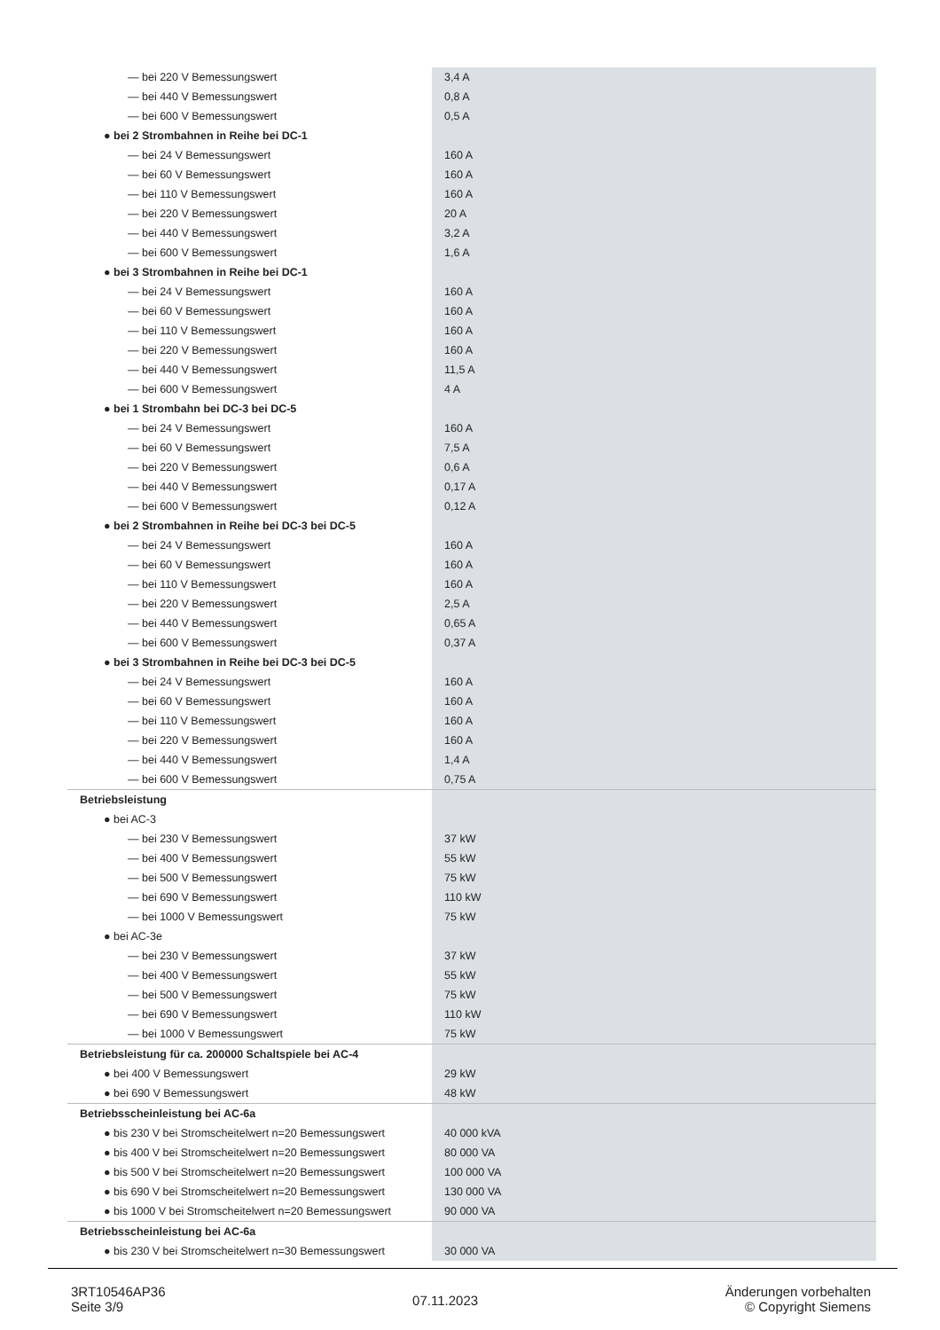| — bei 220 V Bemessungswert | 3,4 A |
| — bei 440 V Bemessungswert | 0,8 A |
| — bei 600 V Bemessungswert | 0,5 A |
| ● bei 2 Strombahnen in Reihe bei DC-1 | |
| — bei 24 V Bemessungswert | 160 A |
| — bei 60 V Bemessungswert | 160 A |
| — bei 110 V Bemessungswert | 160 A |
| — bei 220 V Bemessungswert | 20 A |
| — bei 440 V Bemessungswert | 3,2 A |
| — bei 600 V Bemessungswert | 1,6 A |
| ● bei 3 Strombahnen in Reihe bei DC-1 | |
| — bei 24 V Bemessungswert | 160 A |
| — bei 60 V Bemessungswert | 160 A |
| — bei 110 V Bemessungswert | 160 A |
| — bei 220 V Bemessungswert | 160 A |
| — bei 440 V Bemessungswert | 11,5 A |
| — bei 600 V Bemessungswert | 4 A |
| ● bei 1 Strombahn bei DC-3 bei DC-5 | |
| — bei 24 V Bemessungswert | 160 A |
| — bei 60 V Bemessungswert | 7,5 A |
| — bei 220 V Bemessungswert | 0,6 A |
| — bei 440 V Bemessungswert | 0,17 A |
| — bei 600 V Bemessungswert | 0,12 A |
| ● bei 2 Strombahnen in Reihe bei DC-3 bei DC-5 | |
| — bei 24 V Bemessungswert | 160 A |
| — bei 60 V Bemessungswert | 160 A |
| — bei 110 V Bemessungswert | 160 A |
| — bei 220 V Bemessungswert | 2,5 A |
| — bei 440 V Bemessungswert | 0,65 A |
| — bei 600 V Bemessungswert | 0,37 A |
| ● bei 3 Strombahnen in Reihe bei DC-3 bei DC-5 | |
| — bei 24 V Bemessungswert | 160 A |
| — bei 60 V Bemessungswert | 160 A |
| — bei 110 V Bemessungswert | 160 A |
| — bei 220 V Bemessungswert | 160 A |
| — bei 440 V Bemessungswert | 1,4 A |
| — bei 600 V Bemessungswert | 0,75 A |
| Betriebsleistung | |
| ● bei AC-3 | |
| — bei 230 V Bemessungswert | 37 kW |
| — bei 400 V Bemessungswert | 55 kW |
| — bei 500 V Bemessungswert | 75 kW |
| — bei 690 V Bemessungswert | 110 kW |
| — bei 1000 V Bemessungswert | 75 kW |
| ● bei AC-3e | |
| — bei 230 V Bemessungswert | 37 kW |
| — bei 400 V Bemessungswert | 55 kW |
| — bei 500 V Bemessungswert | 75 kW |
| — bei 690 V Bemessungswert | 110 kW |
| — bei 1000 V Bemessungswert | 75 kW |
| Betriebsleistung für ca. 200000 Schaltspiele bei AC-4 | |
| ● bei 400 V Bemessungswert | 29 kW |
| ● bei 690 V Bemessungswert | 48 kW |
| Betriebsscheinleistung bei AC-6a | |
| ● bis 230 V bei Stromscheitelwert n=20 Bemessungswert | 40 000 kVA |
| ● bis 400 V bei Stromscheitelwert n=20 Bemessungswert | 80 000 VA |
| ● bis 500 V bei Stromscheitelwert n=20 Bemessungswert | 100 000 VA |
| ● bis 690 V bei Stromscheitelwert n=20 Bemessungswert | 130 000 VA |
| ● bis 1000 V bei Stromscheitelwert n=20 Bemessungswert | 90 000 VA |
| Betriebsscheinleistung bei AC-6a | |
| ● bis 230 V bei Stromscheitelwert n=30 Bemessungswert | 30 000 VA |
3RT10546AP36
Seite 3/9
07.11.2023
Änderungen vorbehalten
© Copyright Siemens